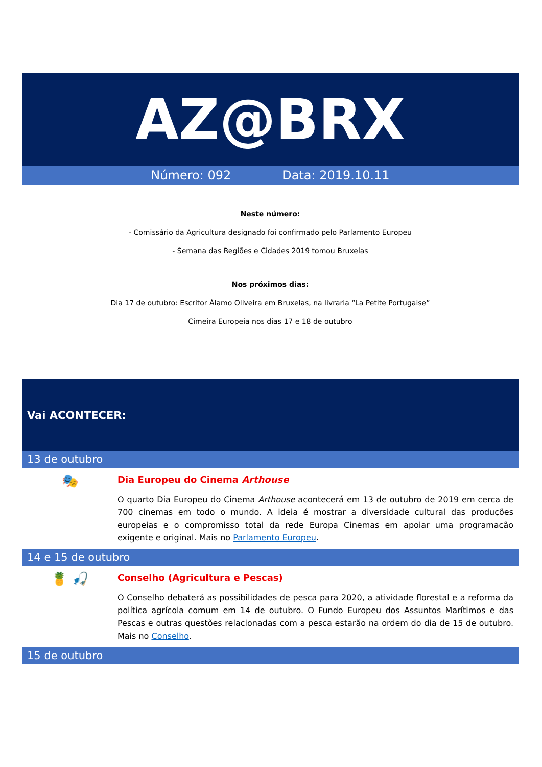AZ@BRX
Número: 092 Data: 2019.10.11
Neste número:
- Comissário da Agricultura designado foi confirmado pelo Parlamento Europeu
- Semana das Regiões e Cidades 2019 tomou Bruxelas
Nos próximos dias:
Dia 17 de outubro: Escritor Álamo Oliveira em Bruxelas, na livraria “La Petite Portugaise”
Cimeira Europeia nos dias 17 e 18 de outubro
Vai ACONTECER:
13 de outubro
🎭
Dia Europeu do Cinema Arthouse
O quarto Dia Europeu do Cinema Arthouse acontecerá em 13 de outubro de 2019 em cerca de 700 cinemas em todo o mundo. A ideia é mostrar a diversidade cultural das produções europeias e o compromisso total da rede Europa Cinemas em apoiar uma programação exigente e original. Mais no Parlamento Europeu.
14 e 15 de outubro
🍍 🎣
Conselho (Agricultura e Pescas)
O Conselho debaterá as possibilidades de pesca para 2020, a atividade florestal e a reforma da política agrícola comum em 14 de outubro. O Fundo Europeu dos Assuntos Marítimos e das Pescas e outras questões relacionadas com a pesca estarão na ordem do dia de 15 de outubro. Mais no Conselho.
15 de outubro